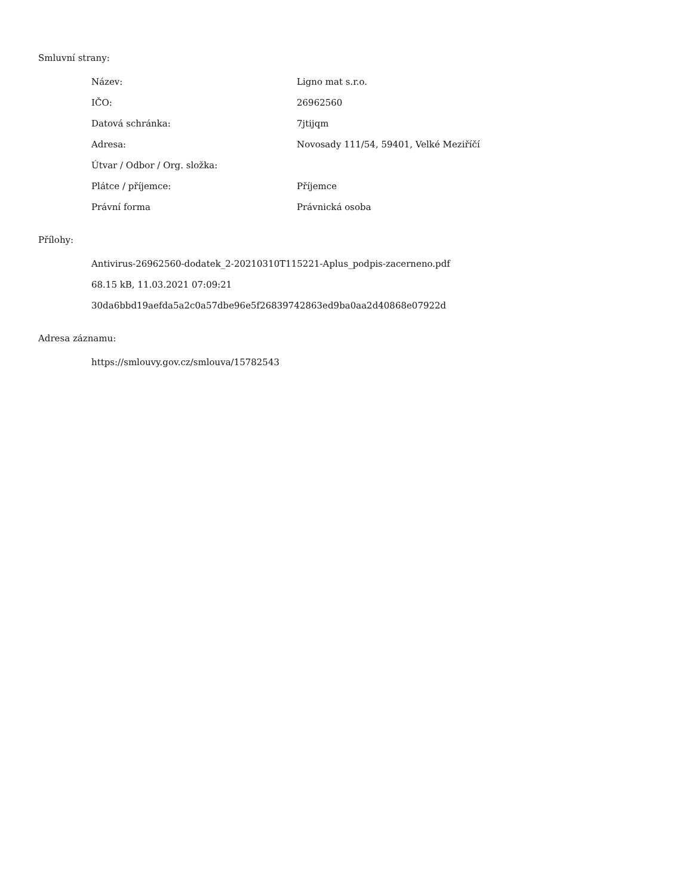Smluvní strany:
| Název: | Ligno mat s.r.o. |
| IČO: | 26962560 |
| Datová schránka: | 7jtijqm |
| Adresa: | Novosady 111/54, 59401, Velké Meziříčí |
| Útvar / Odbor / Org. složka: | |
| Plátce / příjemce: | Příjemce |
| Právní forma | Právnická osoba |
Přílohy:
Antivirus-26962560-dodatek_2-20210310T115221-Aplus_podpis-zacerneno.pdf
68.15 kB, 11.03.2021 07:09:21
30da6bbd19aefda5a2c0a57dbe96e5f26839742863ed9ba0aa2d40868e07922d
Adresa záznamu:
https://smlouvy.gov.cz/smlouva/15782543